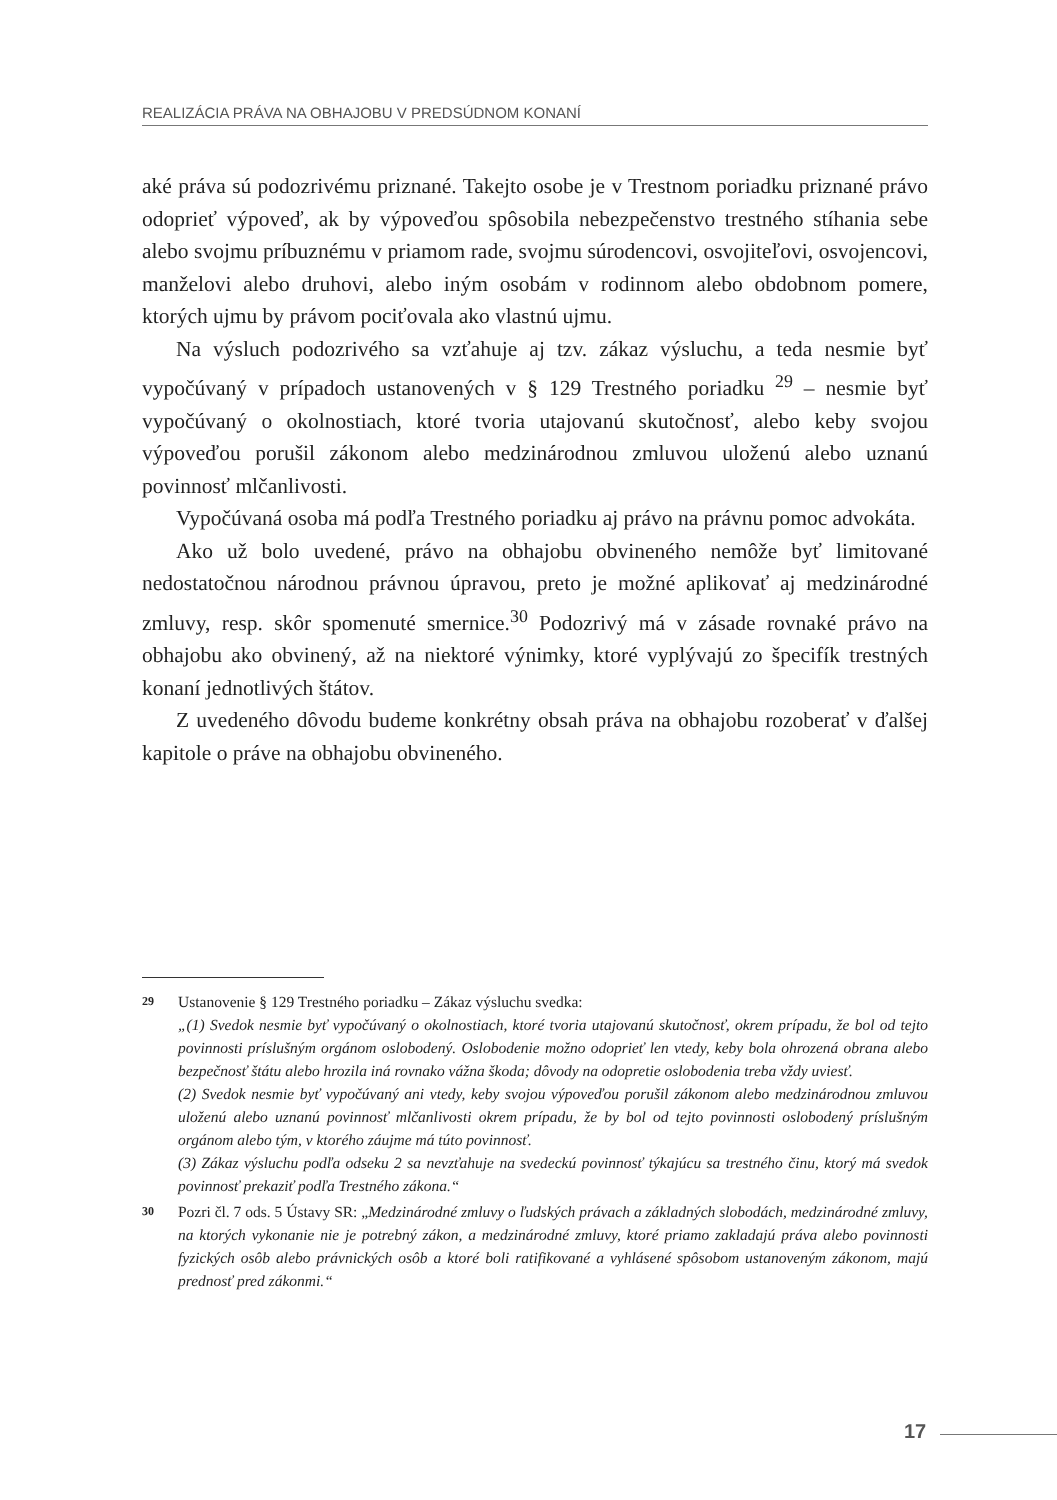REALIZÁCIA PRÁVA NA OBHAJOBU V PREDSÚDNOM KONANÍ
aké práva sú podozrivému priznané. Takejto osobe je v Trestnom poriadku priznané právo odoprieť výpoveď, ak by výpoveďou spôsobila nebezpečenstvo trestného stíhania sebe alebo svojmu príbuznému v priamom rade, svojmu súrodencovi, osvojiteľovi, osvojencovi, manželovi alebo druhovi, alebo iným osobám v rodinnom alebo obdobnom pomere, ktorých ujmu by právom pociťovala ako vlastnú ujmu.
Na výsluch podozrivého sa vzťahuje aj tzv. zákaz výsluchu, a teda nesmie byť vypočúvaný v prípadoch ustanovených v § 129 Trestného poriadku <sup>29</sup> – nesmie byť vypočúvaný o okolnostiach, ktoré tvoria utajovanú skutočnosť, alebo keby svojou výpoveďou porušil zákonom alebo medzinárodnou zmluvou uloženú alebo uznanú povinnosť mlčanlivosti.
Vypočúvaná osoba má podľa Trestného poriadku aj právo na právnu pomoc advokáta.
Ako už bolo uvedené, právo na obhajobu obvineného nemôže byť limitované nedostatočnou národnou právnou úpravou, preto je možné aplikovať aj medzinárodné zmluvy, resp. skôr spomenuté smernice.<sup>30</sup> Podozrivý má v zásade rovnaké právo na obhajobu ako obvinený, až na niektoré výnimky, ktoré vyplývajú zo špecifík trestných konaní jednotlivých štátov.
Z uvedeného dôvodu budeme konkrétny obsah práva na obhajobu rozoberať v ďalšej kapitole o práve na obhajobu obvineného.
29 Ustanovenie § 129 Trestného poriadku – Zákaz výsluchu svedka:
„(1) Svedok nesmie byť vypočúvaný o okolnostiach, ktoré tvoria utajovanú skutočnosť, okrem prípadu, že bol od tejto povinnosti príslušným orgánom oslobodený. Oslobodenie možno odoprieť len vtedy, keby bola ohrozená obrana alebo bezpečnosť štátu alebo hrozila iná rovnako vážna škoda; dôvody na odopretie oslobodenia treba vždy uviesť.
(2) Svedok nesmie byť vypočúvaný ani vtedy, keby svojou výpoveďou porušil zákonom alebo medzinárodnou zmluvou uloženú alebo uznanú povinnosť mlčanlivosti okrem prípadu, že by bol od tejto povinnosti oslobodený príslušným orgánom alebo tým, v ktorého záujme má túto povinnosť.
(3) Zákaz výsluchu podľa odseku 2 sa nevzťahuje na svedeckú povinnosť týkajúcu sa trestného činu, ktorý má svedok povinnosť prekaziť podľa Trestného zákona.“
30 Pozri čl. 7 ods. 5 Ústavy SR: „Medzinárodné zmluvy o ľudských právach a základných slobodách, medzinárodné zmluvy, na ktorých vykonanie nie je potrebný zákon, a medzinárodné zmluvy, ktoré priamo zakladajú práva alebo povinnosti fyzických osôb alebo právnických osôb a ktoré boli ratifikované a vyhlásené spôsobom ustanoveným zákonom, majú prednosť pred zákonmi.“
17